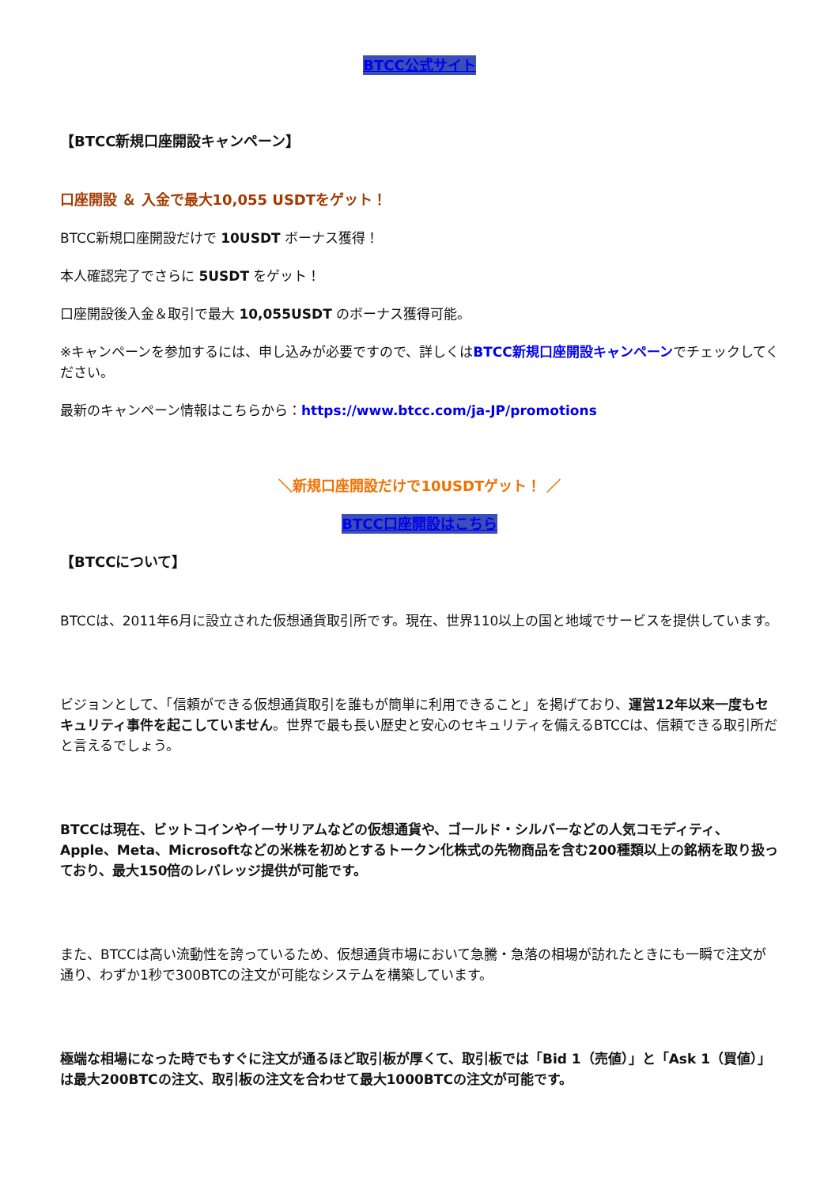BTCC公式サイト
【BTCC新規口座開設キャンペーン】
口座開設 ＆ 入金で最大10,055 USDTをゲット！
BTCC新規口座開設だけで 10USDT ボーナス獲得！
本人確認完了でさらに 5USDT をゲット！
口座開設後入金＆取引で最大 10,055USDT のボーナス獲得可能。
※キャンペーンを参加するには、申し込みが必要ですので、詳しくはBTCC新規口座開設キャンペーンでチェックしてください。
最新のキャンペーン情報はこちらから：https://www.btcc.com/ja-JP/promotions
＼新規口座開設だけで10USDTゲット！ ／
BTCC口座開設はこちら
【BTCCについて】
BTCCは、2011年6月に設立された仮想通貨取引所です。現在、世界110以上の国と地域でサービスを提供しています。
ビジョンとして、「信頼ができる仮想通貨取引を誰もが簡単に利用できること」を掲げており、運営12年以来一度もセキュリティ事件を起こしていません。世界で最も長い歴史と安心のセキュリティを備えるBTCCは、信頼できる取引所だと言えるでしょう。
BTCCは現在、ビットコインやイーサリアムなどの仮想通貨や、ゴールド・シルバーなどの人気コモディティ、Apple、Meta、Microsoftなどの米株を初めとするトークン化株式の先物商品を含む200種類以上の銘柄を取り扱っており、最大150倍のレバレッジ提供が可能です。
また、BTCCは高い流動性を誇っているため、仮想通貨市場において急騰・急落の相場が訪れたときにも一瞬で注文が通り、わずか1秒で300BTCの注文が可能なシステムを構築しています。
極端な相場になった時でもすぐに注文が通るほど取引板が厚くて、取引板では「Bid 1（売値）」と「Ask 1（買値）」は最大200BTCの注文、取引板の注文を合わせて最大1000BTCの注文が可能です。